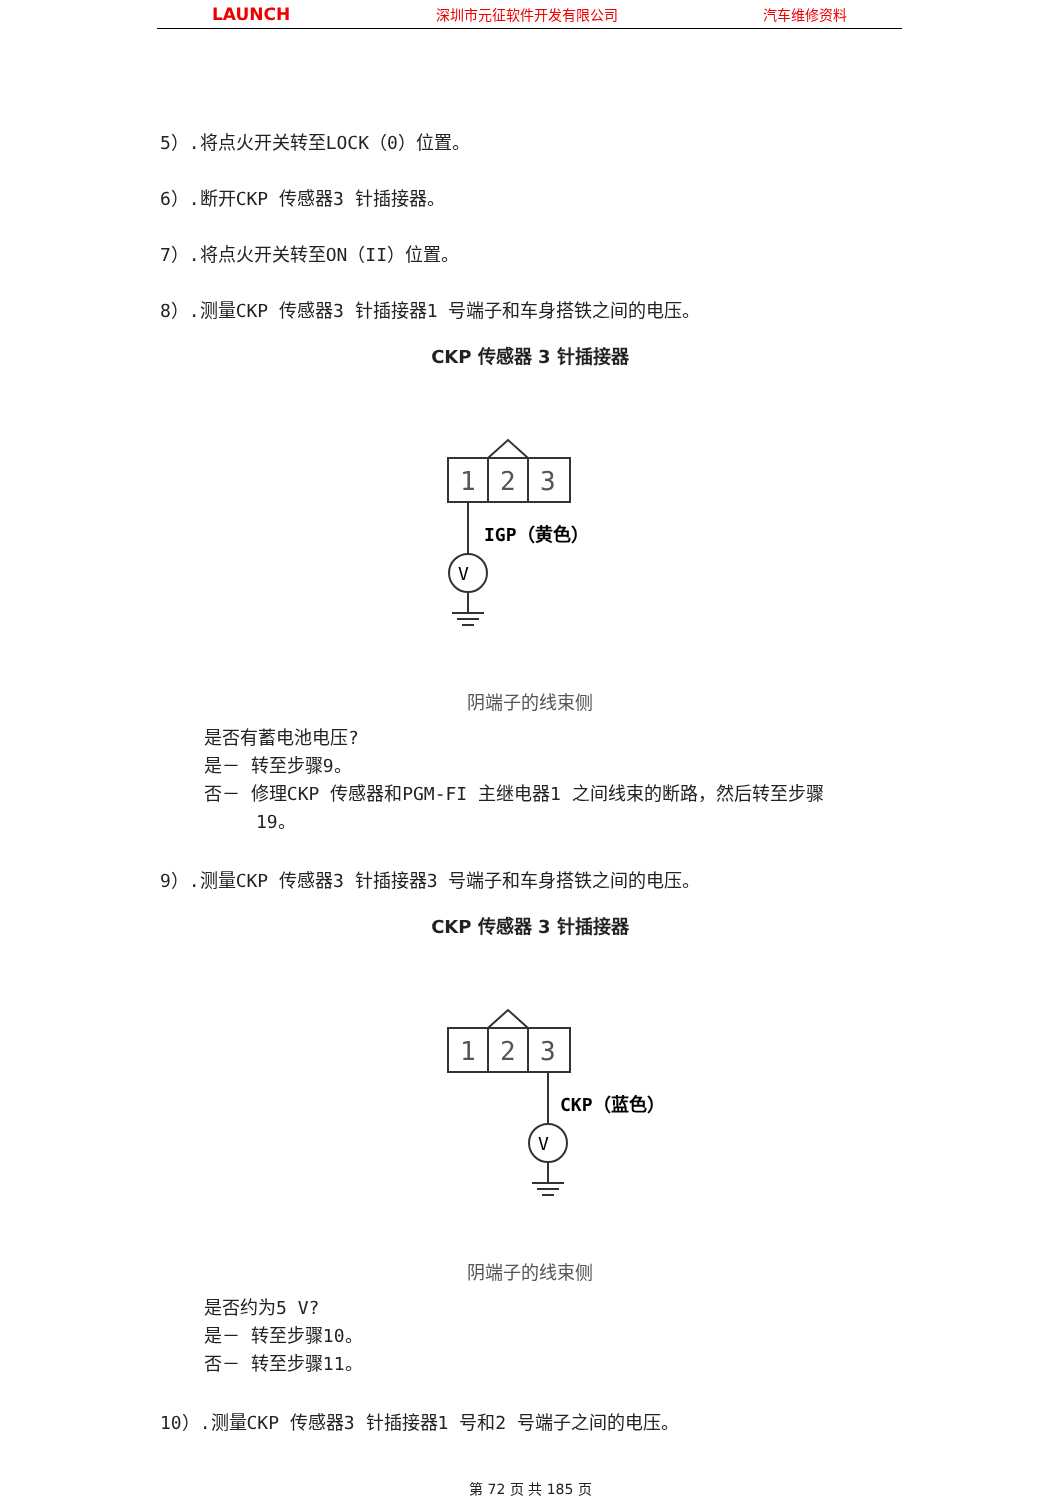LAUNCH 深圳市元征软件开发有限公司 汽车维修资料
5）.将点火开关转至LOCK（0）位置。
6）.断开CKP 传感器3 针插接器。
7）.将点火开关转至ON（II）位置。
8）.测量CKP 传感器3 针插接器1 号端子和车身搭铁之间的电压。
CKP 传感器 3 针插接器
1
2
3
IGP（黄色）
V
阴端子的线束侧
是否有蓄电池电压?
是－ 转至步骤9。
否－ 修理CKP 传感器和PGM-FI 主继电器1 之间线束的断路，然后转至步骤
19。
9）.测量CKP 传感器3 针插接器3 号端子和车身搭铁之间的电压。
CKP 传感器 3 针插接器
1
2
3
CKP（蓝色）
V
阴端子的线束侧
是否约为5 V?
是－ 转至步骤10。
否－ 转至步骤11。
10）.测量CKP 传感器3 针插接器1 号和2 号端子之间的电压。
第 72 页 共 185 页